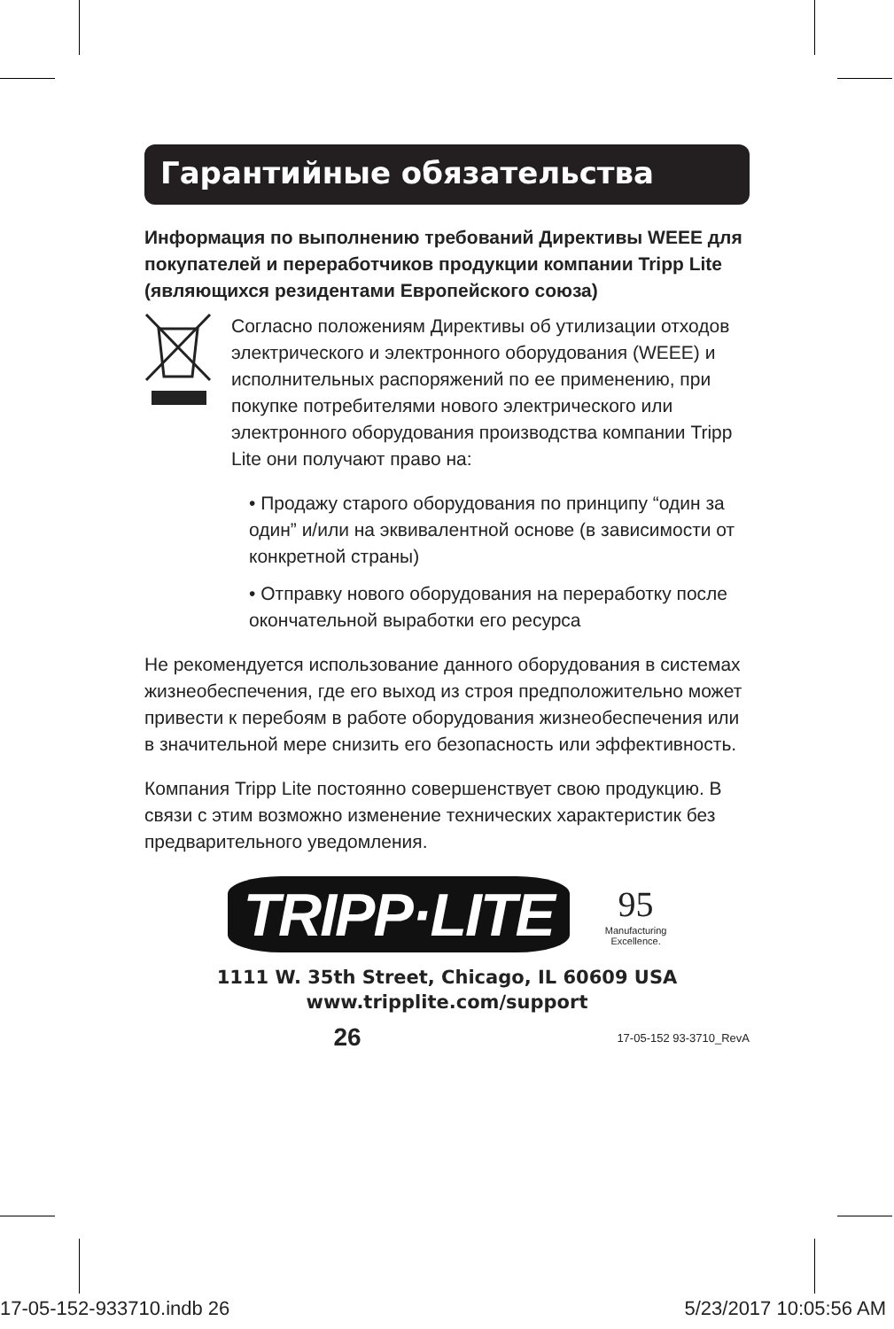Гарантийные обязательства
Информация по выполнению требований Директивы WEEE для покупателей и переработчиков продукции компании Tripp Lite (являющихся резидентами Европейского союза)
Согласно положениям Директивы об утилизации отходов электрического и электронного оборудования (WEEE) и исполнительных распоряжений по ее применению, при покупке потребителями нового электрического или электронного оборудования производства компании Tripp Lite они получают право на:
• Продажу старого оборудования по принципу “один за один” и/или на эквивалентной основе (в зависимости от конкретной страны)
• Отправку нового оборудования на переработку после окончательной выработки его ресурса
Не рекомендуется использование данного оборудования в системах жизнеобеспечения, где его выход из строя предположительно может привести к перебоям в работе оборудования жизнеобеспечения или в значительной мере снизить его безопасность или эффективность.
Компания Tripp Lite постоянно совершенствует свою продукцию. В связи с этим возможно изменение технических характеристик без предварительного уведомления.
TRIPP·LITE
95
Manufacturing
Excellence.
1111 W. 35th Street, Chicago, IL 60609 USA
www.tripplite.com/support
26
17-05-152 93-3710_RevA
17-05-152-933710.indb 26 5/23/2017 10:05:56 AM